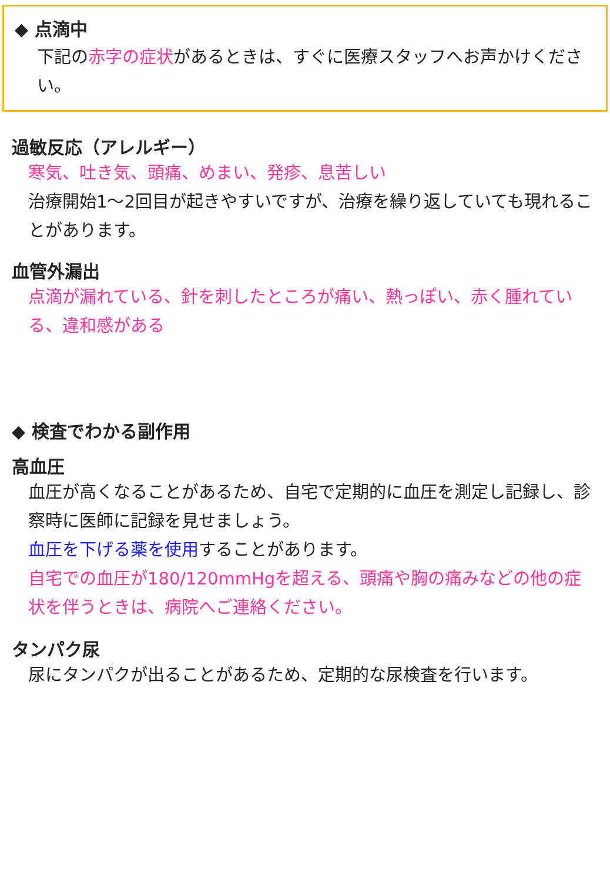◆ 点滴中
下記の赤字の症状があるときは、すぐに医療スタッフへお声かけください。
過敏反応（アレルギー）
寒気、吐き気、頭痛、めまい、発疹、息苦しい
治療開始1～2回目が起きやすいですが、治療を繰り返していても現れることがあります。
血管外漏出
点滴が漏れている、針を刺したところが痛い、熱っぽい、赤く腫れている、違和感がある
◆ 検査でわかる副作用
高血圧
血圧が高くなることがあるため、自宅で定期的に血圧を測定し記録し、診察時に医師に記録を見せましょう。
血圧を下げる薬を使用することがあります。
自宅での血圧が180/120mmHgを超える、頭痛や胸の痛みなどの他の症状を伴うときは、病院へご連絡ください。
タンパク尿
尿にタンパクが出ることがあるため、定期的な尿検査を行います。